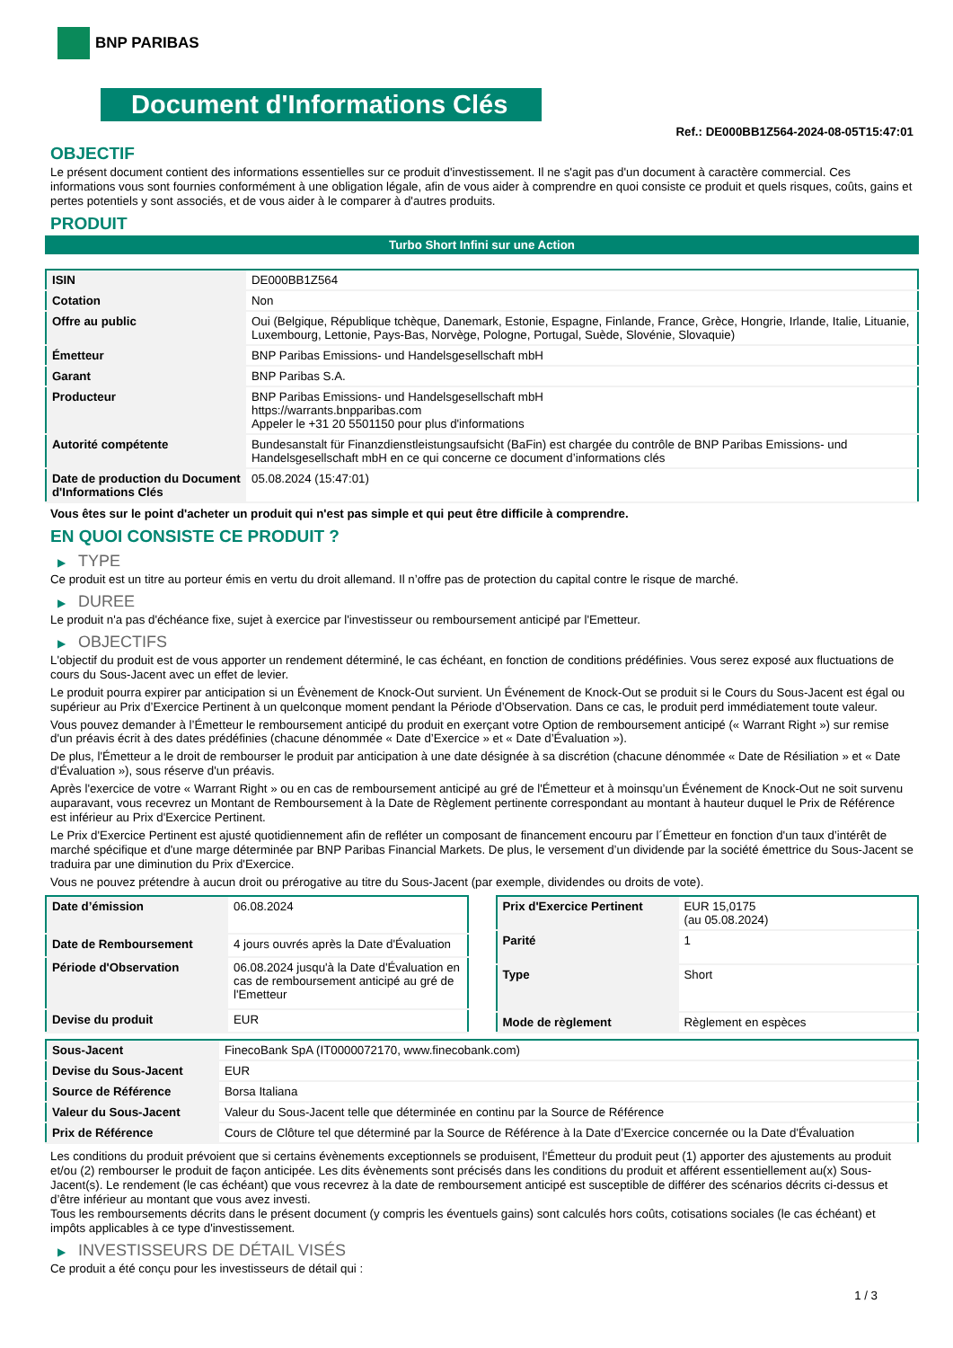BNP PARIBAS
Document d'Informations Clés
Ref.: DE000BB1Z564-2024-08-05T15:47:01
OBJECTIF
Le présent document contient des informations essentielles sur ce produit d'investissement. Il ne s'agit pas d'un document à caractère commercial. Ces informations vous sont fournies conformément à une obligation légale, afin de vous aider à comprendre en quoi consiste ce produit et quels risques, coûts, gains et pertes potentiels y sont associés, et de vous aider à le comparer à d'autres produits.
PRODUIT
Turbo Short Infini sur une Action
| ISIN | DE000BB1Z564 |
| Cotation | Non |
| Offre au public | Oui (Belgique, République tchèque, Danemark, Estonie, Espagne, Finlande, France, Grèce, Hongrie, Irlande, Italie, Lituanie, Luxembourg, Lettonie, Pays-Bas, Norvège, Pologne, Portugal, Suède, Slovénie, Slovaquie) |
| Émetteur | BNP Paribas Emissions- und Handelsgesellschaft mbH |
| Garant | BNP Paribas S.A. |
| Producteur | BNP Paribas Emissions- und Handelsgesellschaft mbH https://warrants.bnpparibas.com Appeler le +31 20 5501150 pour plus d'informations |
| Autorité compétente | Bundesanstalt für Finanzdienstleistungsaufsicht (BaFin) est chargée du contrôle de BNP Paribas Emissions- und Handelsgesellschaft mbH en ce qui concerne ce document d’informations clés |
| Date de production du Document d'Informations Clés | 05.08.2024 (15:47:01) |
Vous êtes sur le point d'acheter un produit qui n'est pas simple et qui peut être difficile à comprendre.
EN QUOI CONSISTE CE PRODUIT ?
▶ TYPE
Ce produit est un titre au porteur émis en vertu du droit allemand. Il n’offre pas de protection du capital contre le risque de marché.
▶ DUREE
Le produit n'a pas d'échéance fixe, sujet à exercice par l'investisseur ou remboursement anticipé par l'Emetteur.
▶ OBJECTIFS
L'objectif du produit est de vous apporter un rendement déterminé, le cas échéant, en fonction de conditions prédéfinies. Vous serez exposé aux fluctuations de cours du Sous-Jacent avec un effet de levier.
Le produit pourra expirer par anticipation si un Évènement de Knock-Out survient. Un Événement de Knock-Out se produit si le Cours du Sous-Jacent est égal ou supérieur au Prix d’Exercice Pertinent à un quelconque moment pendant la Période d’Observation. Dans ce cas, le produit perd immédiatement toute valeur.
Vous pouvez demander à l’Émetteur le remboursement anticipé du produit en exerçant votre Option de remboursement anticipé (« Warrant Right ») sur remise d'un préavis écrit à des dates prédéfinies (chacune dénommée « Date d’Exercice » et « Date d’Évaluation »).
De plus, l'Émetteur a le droit de rembourser le produit par anticipation à une date désignée à sa discrétion (chacune dénommée « Date de Résiliation » et « Date d'Évaluation »), sous réserve d'un préavis.
Après l'exercice de votre « Warrant Right » ou en cas de remboursement anticipé au gré de l'Émetteur et à moinsqu’un Événement de Knock-Out ne soit survenu auparavant, vous recevrez un Montant de Remboursement à la Date de Règlement pertinente correspondant au montant à hauteur duquel le Prix de Référence est inférieur au Prix d'Exercice Pertinent.
Le Prix d'Exercice Pertinent est ajusté quotidiennement afin de refléter un composant de financement encouru par l´Émetteur en fonction d'un taux d’intérêt de marché spécifique et d'une marge déterminée par BNP Paribas Financial Markets. De plus, le versement d’un dividende par la société émettrice du Sous-Jacent se traduira par une diminution du Prix d'Exercice.
Vous ne pouvez prétendre à aucun droit ou prérogative au titre du Sous-Jacent (par exemple, dividendes ou droits de vote).
| Date d’émission | 06.08.2024 |
| Date de Remboursement | 4 jours ouvrés après la Date d'Évaluation |
| Période d'Observation | 06.08.2024 jusqu'à la Date d'Évaluation en cas de remboursement anticipé au gré de l'Emetteur |
| Devise du produit | EUR |
| Prix d'Exercice Pertinent | EUR 15,0175 (au 05.08.2024) |
| Parité | 1 |
| Type | Short |
| Mode de règlement | Règlement en espèces |
| Sous-Jacent | FinecoBank SpA (IT0000072170, www.finecobank.com) |
| Devise du Sous-Jacent | EUR |
| Source de Référence | Borsa Italiana |
| Valeur du Sous-Jacent | Valeur du Sous-Jacent telle que déterminée en continu par la Source de Référence |
| Prix de Référence | Cours de Clôture tel que déterminé par la Source de Référence à la Date d’Exercice concernée ou la Date d'Évaluation |
Les conditions du produit prévoient que si certains évènements exceptionnels se produisent, l'Émetteur du produit peut (1) apporter des ajustements au produit et/ou (2) rembourser le produit de façon anticipée. Les dits évènements sont précisés dans les conditions du produit et afférent essentiellement au(x) Sous-Jacent(s). Le rendement (le cas échéant) que vous recevrez à la date de remboursement anticipé est susceptible de différer des scénarios décrits ci-dessus et d’être inférieur au montant que vous avez investi.
Tous les remboursements décrits dans le présent document (y compris les éventuels gains) sont calculés hors coûts, cotisations sociales (le cas échéant) et impôts applicables à ce type d'investissement.
▶ INVESTISSEURS DE DÉTAIL VISÉS
Ce produit a été conçu pour les investisseurs de détail qui :
1 / 3